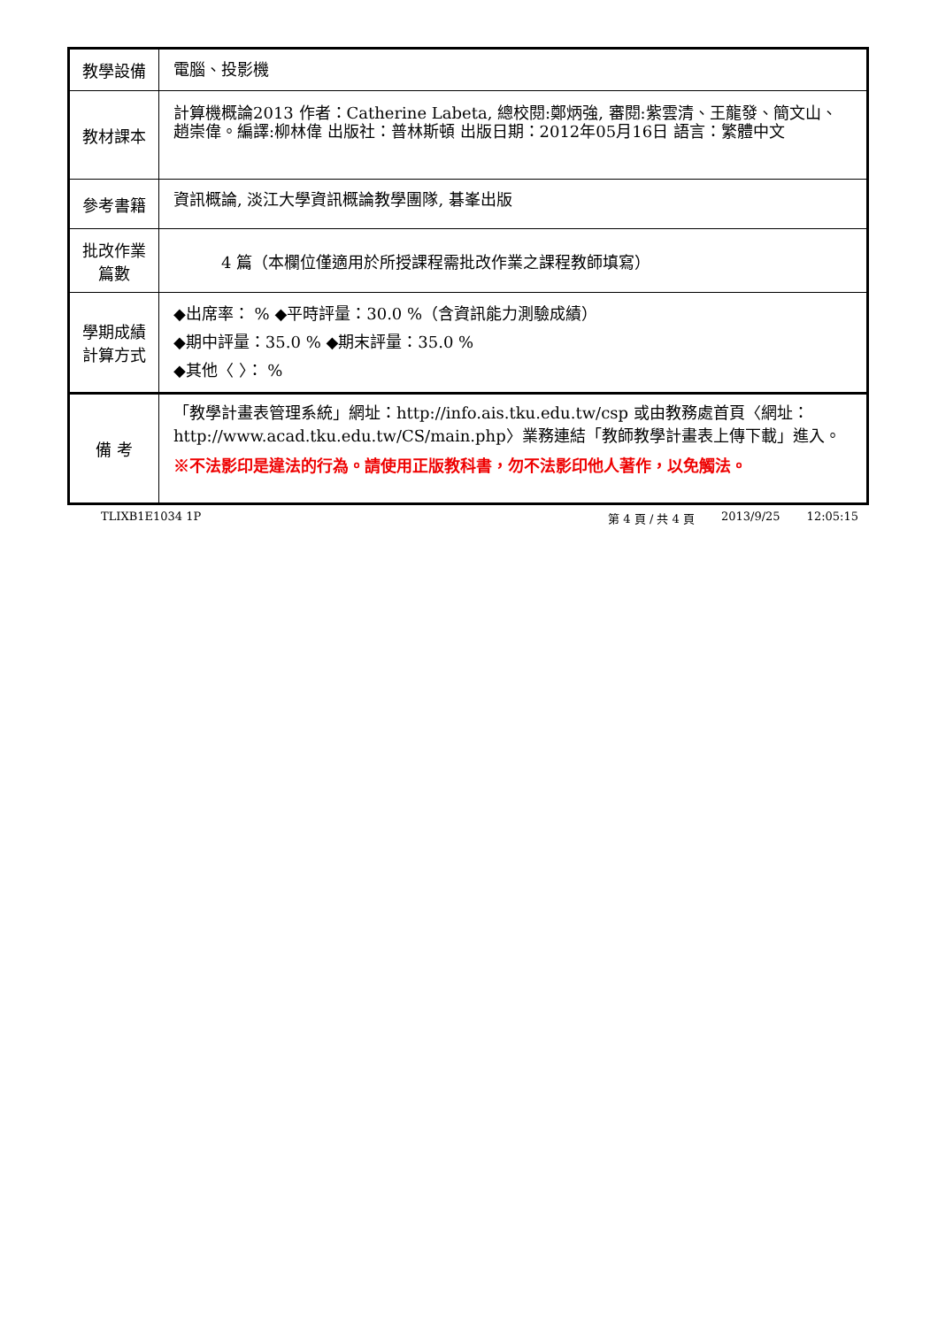| 教學設備 | 電腦、投影機 |
| 教材課本 | 計算機概論2013 作者：Catherine Labeta, 總校閱:鄭炳強, 審閱:紫雲清、王龍發、簡文山、趙崇偉。編譯:柳林偉 出版社：普林斯頓 出版日期：2012年05月16日 語言：繁體中文 |
| 參考書籍 | 資訊概論, 淡江大學資訊概論教學團隊, 碁峯出版 |
| 批改作業 篇數 | 4 篇（本欄位僅適用於所授課程需批改作業之課程教師填寫） |
| 學期成績 計算方式 | ◆出席率： % ◆平時評量：30.0 %（含資訊能力測驗成績） ◆期中評量：35.0 % ◆期末評量：35.0 % ◆其他〈 〉： % |
| 備 考 | 「教學計畫表管理系統」網址： http://info.ais.tku.edu.tw/csp 或由教務處首頁〈網址： http://www.acad.tku.edu.tw/CS/main.php 〉業務連結「教師教學計畫表上傳下載」進入。 ※不法影印是違法的行為。請使用正版教科書，勿不法影印他人著作，以免觸法。 |
TLIXB1E1034 1P 第 4 頁 / 共 4 頁 2013/9/25 12:05:15